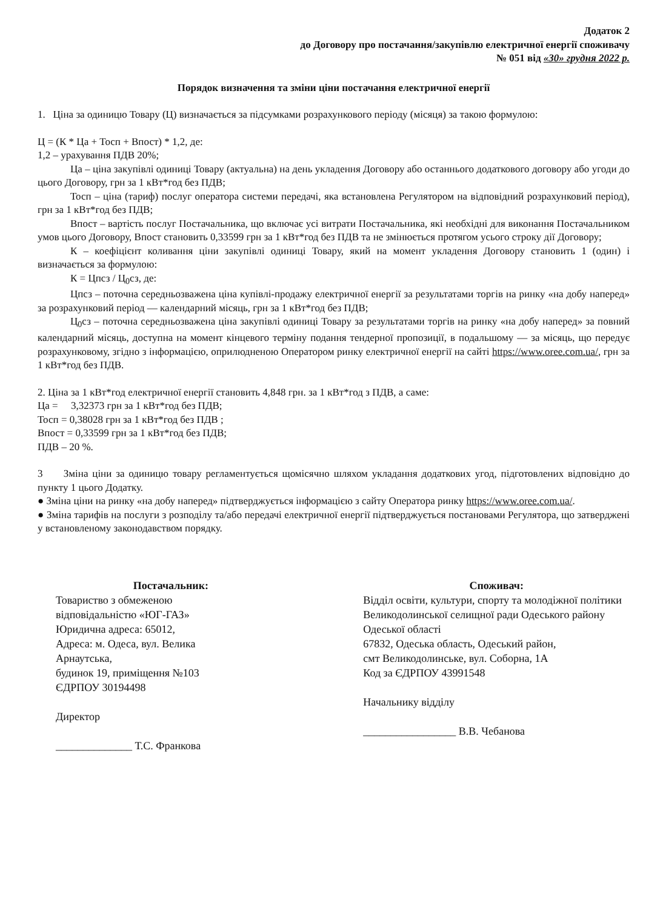Додаток 2
до Договору про постачання/закупівлю електричної енергії споживачу
№ 051 від «30» грудня 2022 р.
Порядок визначення та зміни ціни постачання електричної енергії
1. Ціна за одиницю Товару (Ц) визначається за підсумками розрахункового періоду (місяця) за такою формулою:
Ц = (К * Ца + Тосп + Впост) * 1,2, де:
1,2 – урахування ПДВ 20%;
Ца – ціна закупівлі одиниці Товару (актуальна) на день укладення Договору або останнього додаткового договору або угоди до цього Договору, грн за 1 кВт*год без ПДВ;
Тосп – ціна (тариф) послуг оператора системи передачі, яка встановлена Регулятором на відповідний розрахунковий період), грн за 1 кВт*год без ПДВ;
Впост – вартість послуг Постачальника, що включає усі витрати Постачальника, які необхідні для виконання Постачальником умов цього Договору, Впост становить 0,33599 грн за 1 кВт*год без ПДВ та не змінюється протягом усього строку дії Договору;
К – коефіцієнт коливання ціни закупівлі одиниці Товару, який на момент укладення Договору становить 1 (один) і визначається за формулою:
К = Цпсз / Ц<sub>0</sub>сз, де:
Цпсз – поточна середньозважена ціна купівлі-продажу електричної енергії за результатами торгів на ринку «на добу наперед» за розрахунковий період — календарний місяць, грн за 1 кВт*год без ПДВ;
Ц<sub>0</sub>сз – поточна середньозважена ціна закупівлі одиниці Товару за результатами торгів на ринку «на добу наперед» за повний календарний місяць, доступна на момент кінцевого терміну подання тендерної пропозиції, в подальшому — за місяць, що передує розрахунковому, згідно з інформацією, оприлюдненою Оператором ринку електричної енергії на сайті https://www.oree.com.ua/, грн за 1 кВт*год без ПДВ.
2. Ціна за 1 кВт*год електричної енергії становить 4,848 грн. за 1 кВт*год з ПДВ, а саме:
Ца = 3,32373 грн за 1 кВт*год без ПДВ;
Тосп = 0,38028 грн за 1 кВт*год без ПДВ ;
Впост = 0,33599 грн за 1 кВт*год без ПДВ;
ПДВ – 20 %.
3 Зміна ціни за одиницю товару регламентується щомісячно шляхом укладання додаткових угод, підготовлених відповідно до пункту 1 цього Додатку.
● Зміна ціни на ринку «на добу наперед» підтверджується інформацією з сайту Оператора ринку https://www.oree.com.ua/.
● Зміна тарифів на послуги з розподілу та/або передачі електричної енергії підтверджується постановами Регулятора, що затверджені у встановленому законодавством порядку.
Постачальник:
Товариство з обмеженою
відповідальністю «ЮГ-ГАЗ»
Юридична адреса: 65012,
Адреса: м. Одеса, вул. Велика
Арнаутська,
будинок 19, приміщення №103
ЄДРПОУ 30194498
Директор
______________ Т.С. Франкова
Споживач:
Відділ освіти, культури, спорту та молодіжної політики Великодолинської селищної ради Одеського району Одеської області
67832, Одеська область, Одеський район,
смт Великодолинське, вул. Соборна, 1А
Код за ЄДРПОУ 43991548
Начальнику відділу
_________________ В.В. Чебанова